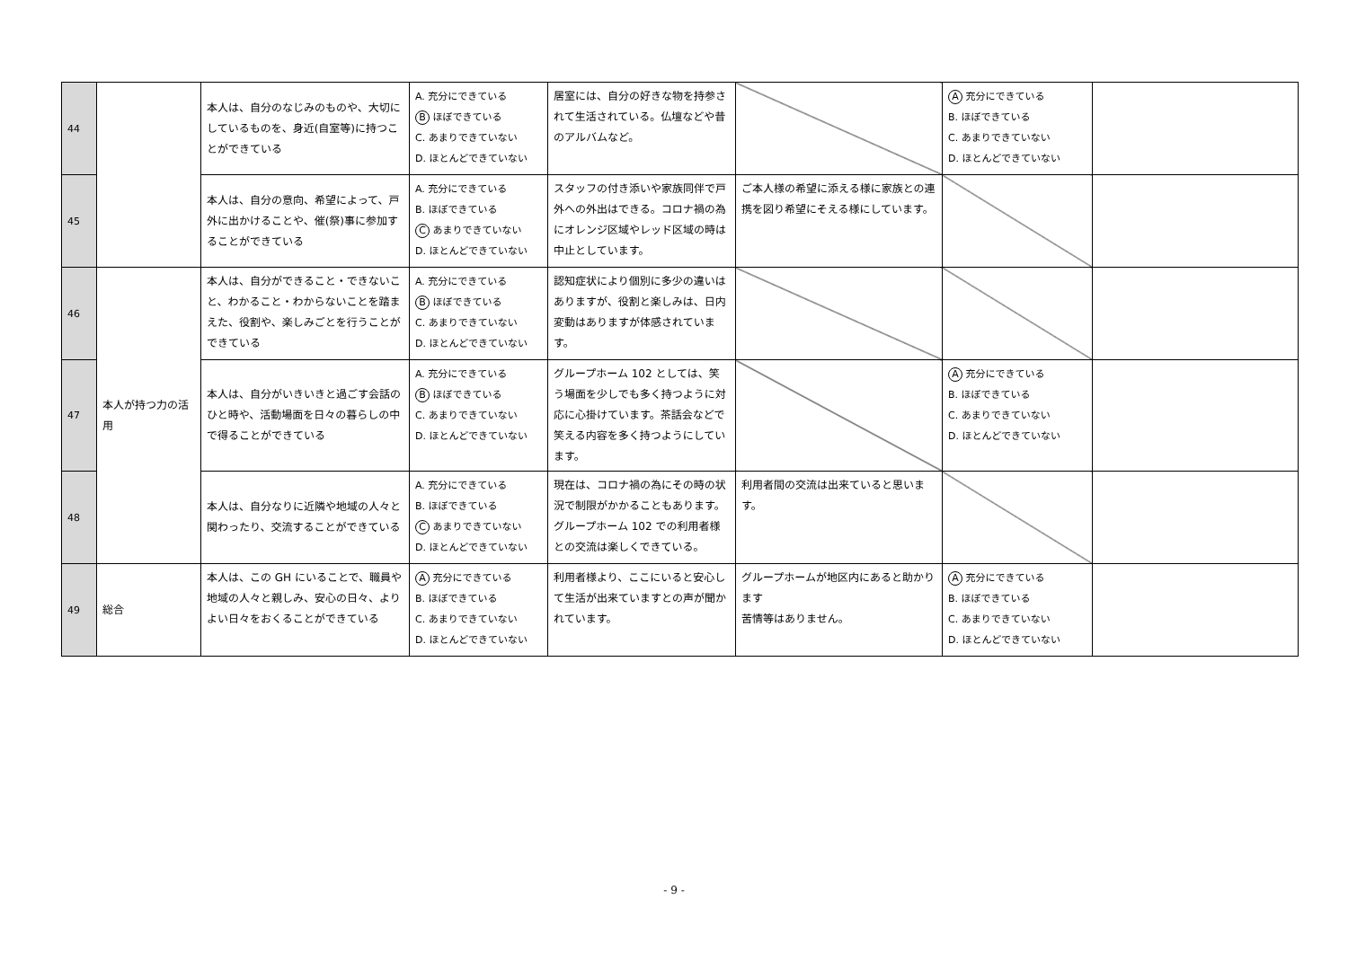| 44 | | 本人は、自分のなじみのものや、大切にしているものを、身近(自室等)に持つことができている | A. 充分にできている B ほぼできている C. あまりできていない D. ほとんどできていない | 居室には、自分の好きな物を持参されて生活されている。仏壇などや昔のアルバムなど。 | | A 充分にできている B. ほぼできている C. あまりできていない D. ほとんどできていない | |
| 45 | | 本人は、自分の意向、希望によって、戸外に出かけることや、催(祭)事に参加することができている | A. 充分にできている B. ほぼできている C あまりできていない D. ほとんどできていない | スタッフの付き添いや家族同伴で戸外への外出はできる。コロナ禍の為にオレンジ区域やレッド区域の時は中止としています。 | ご本人様の希望に添える様に家族との連携を図り希望にそえる様にしています。 | | |
| 46 | 本人が持つ力の活用 | 本人は、自分ができること・できないこと、わかること・わからないことを踏まえた、役割や、楽しみごとを行うことができている | A. 充分にできている B ほぼできている C. あまりできていない D. ほとんどできていない | 認知症状により個別に多少の違いはありますが、役割と楽しみは、日内変動はありますが体感されています。 | | | |
| 47 | | 本人は、自分がいきいきと過ごす会話のひと時や、活動場面を日々の暮らしの中で得ることができている | A. 充分にできている B ほぼできている C. あまりできていない D. ほとんどできていない | グループホーム 102 としては、笑う場面を少しでも多く持つように対応に心掛けています。茶話会などで笑える内容を多く持つようにしています。 | | A 充分にできている B. ほぼできている C. あまりできていない D. ほとんどできていない | |
| 48 | | 本人は、自分なりに近隣や地域の人々と関わったり、交流することができている | A. 充分にできている B. ほぼできている C あまりできていない D. ほとんどできていない | 現在は、コロナ禍の為にその時の状況で制限がかかることもあります。グループホーム 102 での利用者様との交流は楽しくできている。 | 利用者間の交流は出来ていると思います。 | | |
| 49 | 総合 | 本人は、この GH にいることで、職員や地域の人々と親しみ、安心の日々、よりよい日々をおくることができている | A 充分にできている B. ほぼできている C. あまりできていない D. ほとんどできていない | 利用者様より、ここにいると安心して生活が出来ていますとの声が聞かれています。 | グループホームが地区内にあると助かります 苦情等はありません。 | A 充分にできている B. ほぼできている C. あまりできていない D. ほとんどできていない | |
- 9 -